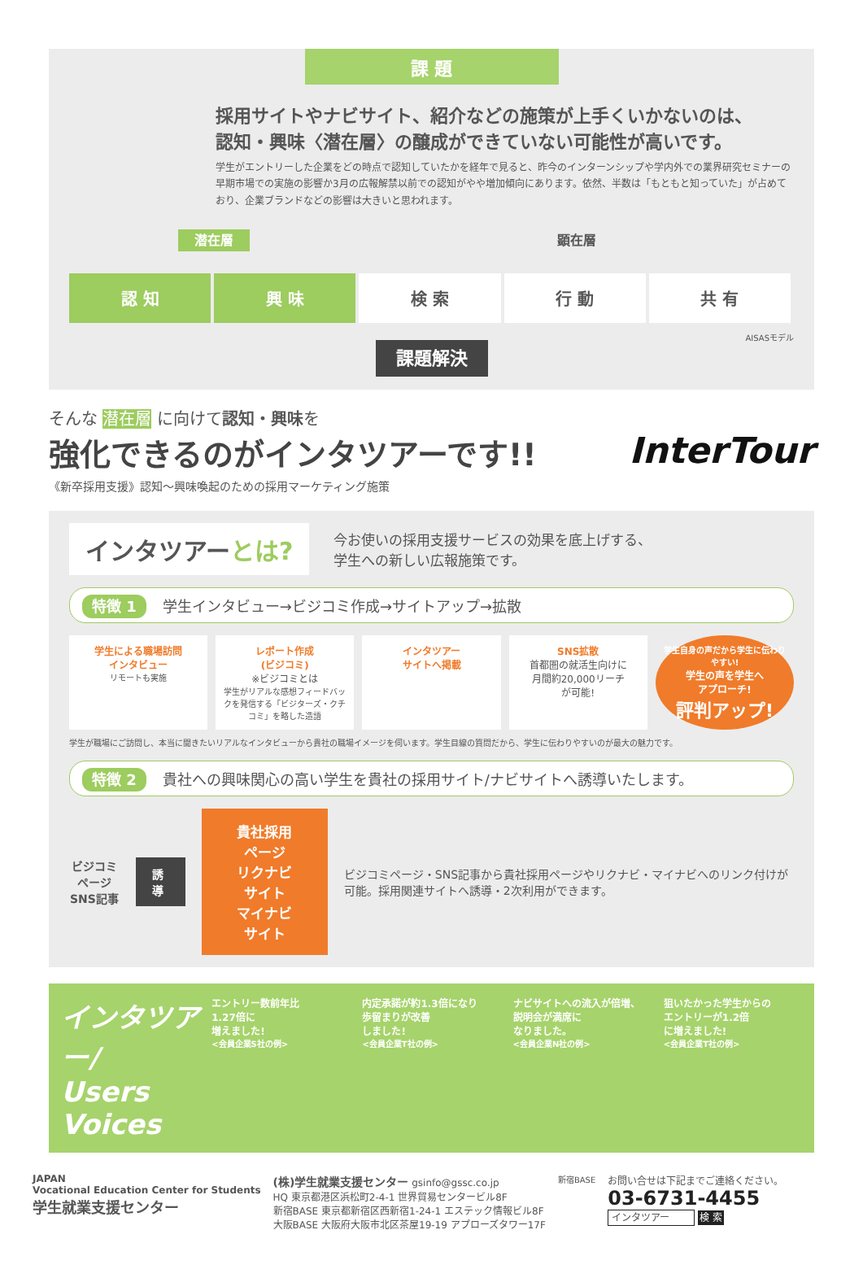課 題
採用サイトやナビサイト、紹介などの施策が上手くいかないのは、
認知・興味〈潜在層〉の醸成ができていない可能性が高いです。
学生がエントリーした企業をどの時点で認知していたかを経年で見ると、昨今のインターンシップや学内外での業界研究セミナーの早期市場での実施の影響か3月の広報解禁以前での認知がやや増加傾向にあります。依然、半数は「もともと知っていた」が占めており、企業ブランドなどの影響は大きいと思われます。
潜在層 顕在層
認 知 興 味 検 索 行 動 共 有
AISASモデル
課題解決
そんな 潜在層 に向けて認知・興味を
InterTour 強化できるのがインタツアーです!!
《新卒採用支援》認知～興味喚起のための採用マーケティング施策
インタツアーとは? 今お使いの採用支援サービスの効果を底上げする、
学生への新しい広報施策です。
特徴 1 学生インタビュー→ビジコミ作成→サイトアップ→拡散
学生による職場訪問
インタビュー
リモートも実施
レポート作成
(ビジコミ)
※ビジコミとは
学生がリアルな感想フィードバックを発信する「ビジターズ・クチコミ」を略した造語
インタツアー
サイトへ掲載
SNS拡散
首都圏の就活生向けに
月間約20,000リーチ
が可能!
学生自身の声だから学生に伝わりやすい!
学生の声を学生へ
アプローチ!
評判アップ!
学生が職場にご訪問し、本当に聞きたいリアルなインタビューから貴社の職場イメージを伺います。学生目線の質問だから、学生に伝わりやすいのが最大の魅力です。
特徴 2 貴社への興味関心の高い学生を貴社の採用サイト/ナビサイトへ誘導いたします。
ビジコミページ
SNS記事
誘 導
貴社採用ページ
リクナビサイト
マイナビサイト
ビジコミページ・SNS記事から貴社採用ページやリクナビ・マイナビへのリンク付けが可能。採用関連サイトへ誘導・2次利用ができます。
インタツアー/
Users Voices
エントリー数前年比
1.27倍に
増えました!
<会員企業S社の例>
内定承諾が約1.3倍になり
歩留まりが改善
しました!
<会員企業T社の例>
ナビサイトへの流入が倍増、
説明会が満席に
なりました。
<会員企業N社の例>
狙いたかった学生からの
エントリーが1.2倍
に増えました!
<会員企業T社の例>
JAPAN
Vocational Education Center for Students
学生就業支援センター
(株)学生就業支援センター gsinfo@gssc.co.jp
HQ 東京都港区浜松町2-4-1 世界貿易センタービル8F
新宿BASE 東京都新宿区西新宿1-24-1 エステック情報ビル8F
大阪BASE 大阪府大阪市北区茶屋19-19 アプローズタワー17F
新宿BASE
お問い合せは下記までご連絡ください。
03-6731-4455
インタツアー 検 索